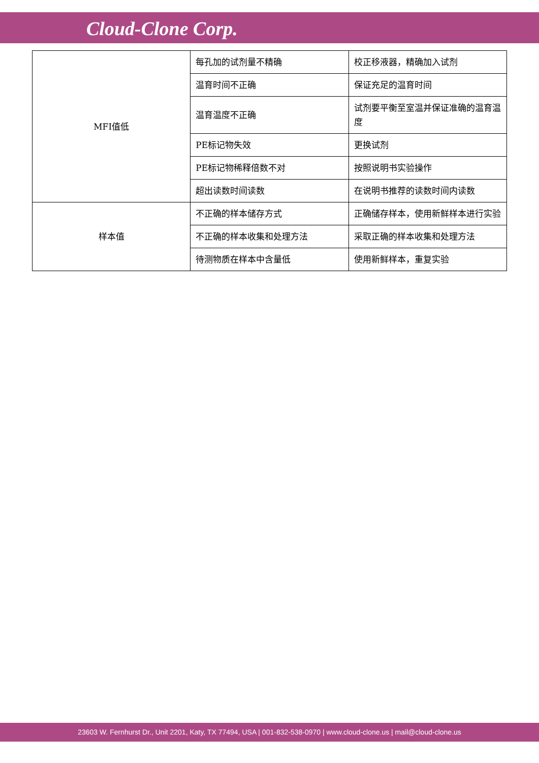Cloud-Clone Corp.
| MFI值低 | 每孔加的试剂量不精确 | 校正移液器，精确加入试剂 |
| | 温育时间不正确 | 保证充足的温育时间 |
| | 温育温度不正确 | 试剂要平衡至室温并保证准确的温育温度 |
| | PE标记物失效 | 更换试剂 |
| | PE标记物稀释倍数不对 | 按照说明书实验操作 |
| | 超出读数时间读数 | 在说明书推荐的读数时间内读数 |
| 样本值 | 不正确的样本储存方式 | 正确储存样本，使用新鲜样本进行实验 |
| | 不正确的样本收集和处理方法 | 采取正确的样本收集和处理方法 |
| | 待测物质在样本中含量低 | 使用新鲜样本，重复实验 |
23603 W. Fernhurst Dr., Unit 2201, Katy, TX 77494, USA | 001-832-538-0970 | www.cloud-clone.us | mail@cloud-clone.us